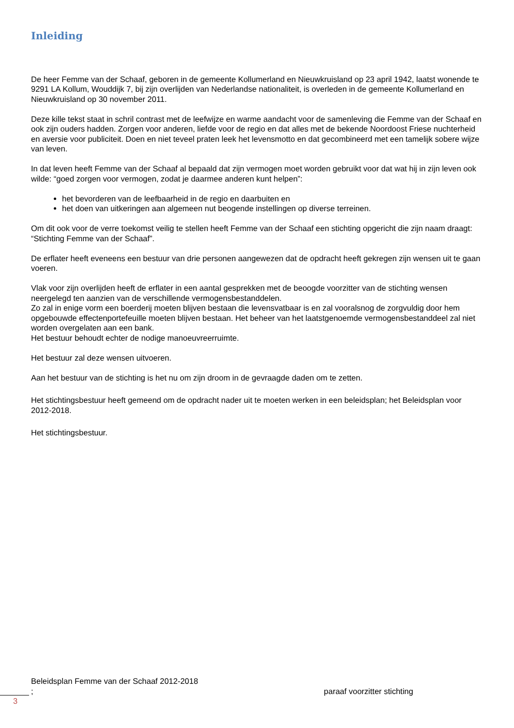Inleiding
De heer Femme van der Schaaf, geboren in de gemeente Kollumerland en Nieuwkruisland op 23 april 1942, laatst wonende te 9291 LA Kollum, Wouddijk 7, bij zijn overlijden van Nederlandse nationaliteit, is overleden in de gemeente Kollumerland en Nieuwkruisland op 30 november 2011.
Deze kille tekst staat in schril contrast met de leefwijze en warme aandacht voor de samenleving die Femme van der Schaaf en ook zijn ouders hadden. Zorgen voor anderen, liefde voor de regio en dat alles met de bekende Noordoost Friese nuchterheid en aversie voor publiciteit. Doen en niet teveel praten leek het levensmotto en dat gecombineerd met een tamelijk sobere wijze van leven.
In dat leven heeft Femme van der Schaaf al bepaald dat zijn vermogen moet worden gebruikt voor dat wat hij in zijn leven ook wilde: “goed zorgen voor vermogen, zodat je daarmee anderen kunt helpen”:
het bevorderen van de leefbaarheid in de regio en daarbuiten en
het doen van uitkeringen aan algemeen nut beogende instellingen op diverse terreinen.
Om dit ook voor de verre toekomst veilig te stellen heeft Femme van der Schaaf een stichting opgericht die zijn naam draagt:
“Stichting Femme van der Schaaf”.
De erflater heeft eveneens een bestuur van drie personen aangewezen dat de opdracht heeft gekregen zijn wensen uit te gaan voeren.
Vlak voor zijn overlijden heeft de erflater in een aantal gesprekken met de beoogde voorzitter van de stichting wensen neergelegd ten aanzien van de verschillende vermogensbestanddelen.
Zo zal in enige vorm een boerderij moeten blijven bestaan die levensvatbaar is en zal vooralsnog de zorgvuldig door hem opgebouwde effectenportefeuille moeten blijven bestaan. Het beheer van het laatstgenoemde vermogensbestanddeel zal niet worden overgelaten aan een bank.
Het bestuur behoudt echter de nodige manoeuvreerruimte.
Het bestuur zal deze wensen uitvoeren.
Aan het bestuur van de stichting is het nu om zijn droom in de gevraagde daden om te zetten.
Het stichtingsbestuur heeft gemeend om de opdracht nader uit te moeten werken in een beleidsplan; het Beleidsplan voor 2012-2018.
Het stichtingsbestuur.
Beleidsplan Femme van der Schaaf 2012-2018
; paraaf voorzitter stichting
3